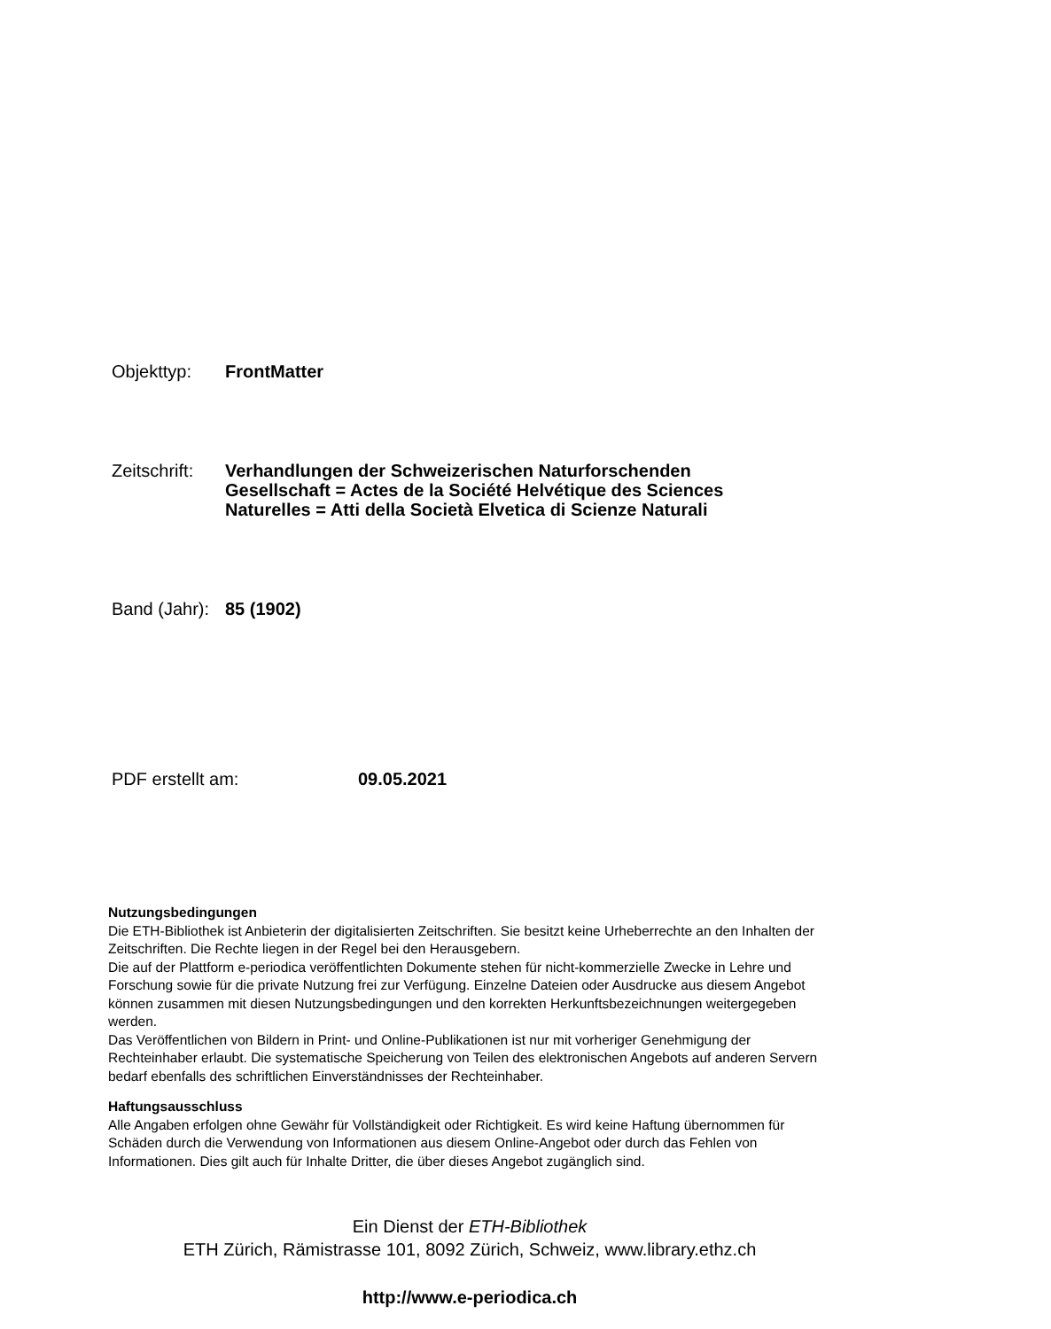Objekttyp: FrontMatter
Zeitschrift:
Verhandlungen der Schweizerischen Naturforschenden
Gesellschaft = Actes de la Société Helvétique des Sciences
Naturelles = Atti della Società Elvetica di Scienze Naturali
Band (Jahr):
85 (1902)
PDF erstellt am: 09.05.2021
Nutzungsbedingungen
Die ETH-Bibliothek ist Anbieterin der digitalisierten Zeitschriften. Sie besitzt keine Urheberrechte an den Inhalten der Zeitschriften. Die Rechte liegen in der Regel bei den Herausgebern.
Die auf der Plattform e-periodica veröffentlichten Dokumente stehen für nicht-kommerzielle Zwecke in Lehre und Forschung sowie für die private Nutzung frei zur Verfügung. Einzelne Dateien oder Ausdrucke aus diesem Angebot können zusammen mit diesen Nutzungsbedingungen und den korrekten Herkunftsbezeichnungen weitergegeben werden.
Das Veröffentlichen von Bildern in Print- und Online-Publikationen ist nur mit vorheriger Genehmigung der Rechteinhaber erlaubt. Die systematische Speicherung von Teilen des elektronischen Angebots auf anderen Servern bedarf ebenfalls des schriftlichen Einverständnisses der Rechteinhaber.
Haftungsausschluss
Alle Angaben erfolgen ohne Gewähr für Vollständigkeit oder Richtigkeit. Es wird keine Haftung übernommen für Schäden durch die Verwendung von Informationen aus diesem Online-Angebot oder durch das Fehlen von Informationen. Dies gilt auch für Inhalte Dritter, die über dieses Angebot zugänglich sind.
Ein Dienst der ETH-Bibliothek
ETH Zürich, Rämistrasse 101, 8092 Zürich, Schweiz, www.library.ethz.ch
http://www.e-periodica.ch